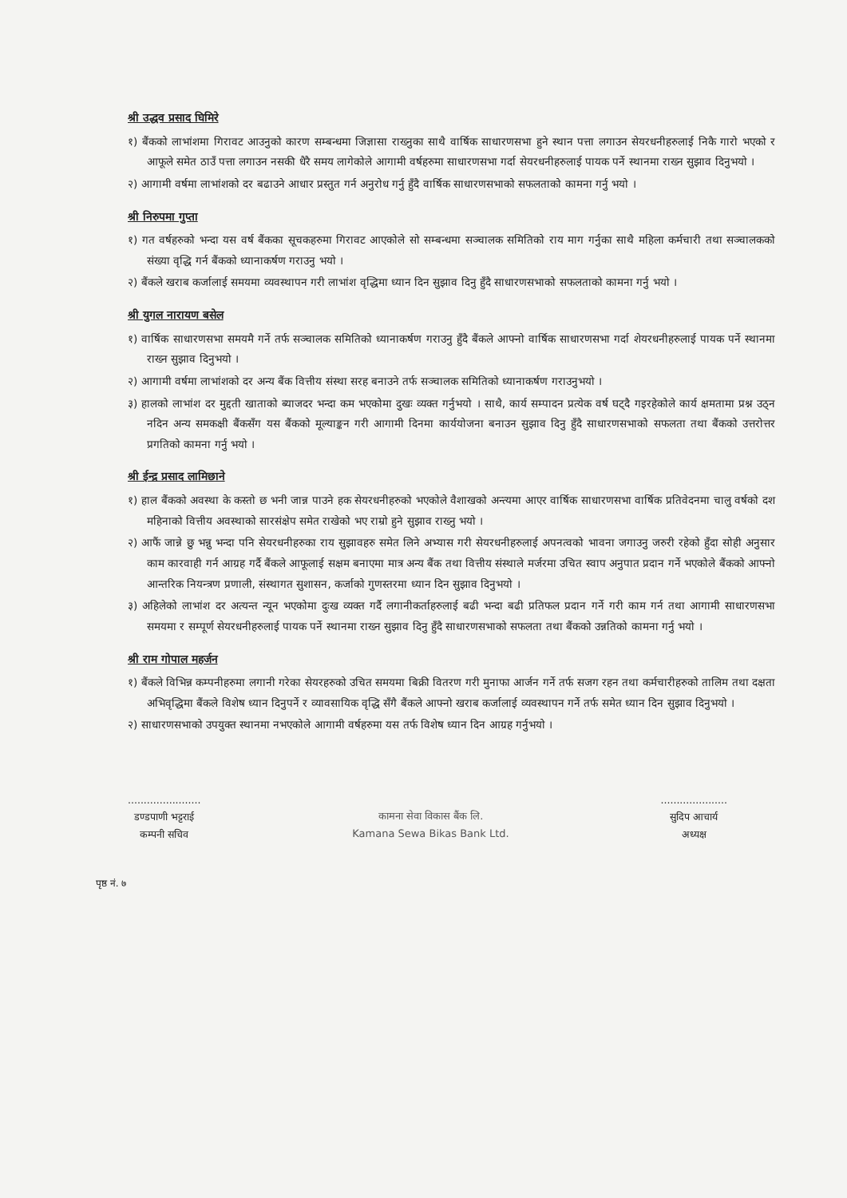श्री उद्धव प्रसाद घिमिरे
१) बैंकको लाभांशमा गिरावट आउनुको कारण सम्बन्धमा जिज्ञासा राख्नुका साथै वार्षिक साधारणसभा हुने स्थान पत्ता लगाउन सेयरधनीहरुलाई निकै गारो भएको र आफूले समेत ठाउँ पत्ता लगाउन नसकी धैरै समय लागेकोले आगामी वर्षहरुमा साधारणसभा गर्दा सेयरधनीहरुलाई पायक पर्ने स्थानमा राख्न सुझाव दिनुभयो ।
२) आगामी वर्षमा लाभांशको दर बढाउने आधार प्रस्तुत गर्न अनुरोध गर्नु हुँदै वार्षिक साधारणसभाको सफलताको कामना गर्नु भयो ।
श्री निरुपमा गुप्ता
१) गत वर्षहरुको भन्दा यस वर्ष बैंकका सूचकहरुमा गिरावट आएकोले सो सम्बन्धमा सञ्चालक समितिको राय माग गर्नुका साथै महिला कर्मचारी तथा सञ्चालकको संख्या वृद्धि गर्न बैंकको ध्यानाकर्षण गराउनु भयो ।
२) बैंकले खराब कर्जालाई समयमा व्यवस्थापन गरी लाभांश वृद्धिमा ध्यान दिन सुझाव दिनु हुँदै साधारणसभाको सफलताको कामना गर्नु भयो ।
श्री युगल नारायण बसेल
१) वार्षिक साधारणसभा समयमै गर्ने तर्फ सञ्चालक समितिको ध्यानाकर्षण गराउनु हुँदै बैंकले आफ्नो वार्षिक साधारणसभा गर्दा शेयरधनीहरुलाई पायक पर्ने स्थानमा राख्न सुझाव दिनुभयो ।
२) आगामी वर्षमा लाभांशको दर अन्य बैंक वित्तीय संस्था सरह बनाउने तर्फ सञ्चालक समितिको ध्यानाकर्षण गराउनुभयो ।
३) हालको लाभांश दर मुद्दती खाताको ब्याजदर भन्दा कम भएकोमा दुखः व्यक्त गर्नुभयो । साथै, कार्य सम्पादन प्रत्येक वर्ष घट्दै गइरहेकोले कार्य क्षमतामा प्रश्न उठ्न नदिन अन्य समकक्षी बैंकसँग यस बैंकको मूल्याङ्कन गरी आगामी दिनमा कार्ययोजना बनाउन सुझाव दिनु हुँदै साधारणसभाको सफलता तथा बैंकको उत्तरोत्तर प्रगतिको कामना गर्नु भयो ।
श्री ईन्द्र प्रसाद लामिछाने
१) हाल बैंकको अवस्था के कस्तो छ भनी जान्न पाउने हक सेयरधनीहरुको भएकोले वैशाखको अन्त्यमा आएर वार्षिक साधारणसभा वार्षिक प्रतिवेदनमा चालु वर्षको दश महिनाको वित्तीय अवस्थाको सारसंक्षेप समेत राखेको भए राम्रो हुने सुझाव राख्नु भयो ।
२) आफैं जान्ने छु भन्नु भन्दा पनि सेयरधनीहरुका राय सुझावहरु समेत लिने अभ्यास गरी सेयरधनीहरुलाई अपनत्वको भावना जगाउनु जरुरी रहेको हुँदा सोही अनुसार काम कारवाही गर्न आग्रह गर्दै बैंकले आफूलाई सक्षम बनाएमा मात्र अन्य बैंक तथा वित्तीय संस्थाले मर्जरमा उचित स्वाप अनुपात प्रदान गर्ने भएकोले बैंकको आफ्नो आन्तरिक नियन्त्रण प्रणाली, संस्थागत सुशासन, कर्जाको गुणस्तरमा ध्यान दिन सुझाव दिनुभयो ।
३) अहिलेको लाभांश दर अत्यन्त न्यून भएकोमा दुःख व्यक्त गर्दै लगानीकर्ताहरुलाई बढी भन्दा बढी प्रतिफल प्रदान गर्ने गरी काम गर्न तथा आगामी साधारणसभा समयमा र सम्पूर्ण सेयरधनीहरुलाई पायक पर्ने स्थानमा राख्न सुझाव दिनु हुँदै साधारणसभाको सफलता तथा बैंकको उन्नतिको कामना गर्नु भयो ।
श्री राम गोपाल महर्जन
१) बैंकले विभिन्न कम्पनीहरुमा लगानी गरेका सेयरहरुको उचित समयमा बिक्री वितरण गरी मुनाफा आर्जन गर्ने तर्फ सजग रहन तथा कर्मचारीहरुको तालिम तथा दक्षता अभिवृद्धिमा बैंकले विशेष ध्यान दिनुपर्ने र व्यावसायिक वृद्धि सँगै बैंकले आफ्नो खराब कर्जालाई व्यवस्थापन गर्ने तर्फ समेत ध्यान दिन सुझाव दिनुभयो ।
२) साधारणसभाको उपयुक्त स्थानमा नभएकोले आगामी वर्षहरुमा यस तर्फ विशेष ध्यान दिन आग्रह गर्नुभयो ।
.......................
डण्डपाणी भट्टराई
कम्पनी सचिव
कामना सेवा विकास बैंक लि.
Kamana Sewa Bikas Bank Ltd.
.....................
सुदिप आचार्य
अध्यक्ष
पृष्ठ नं. ७